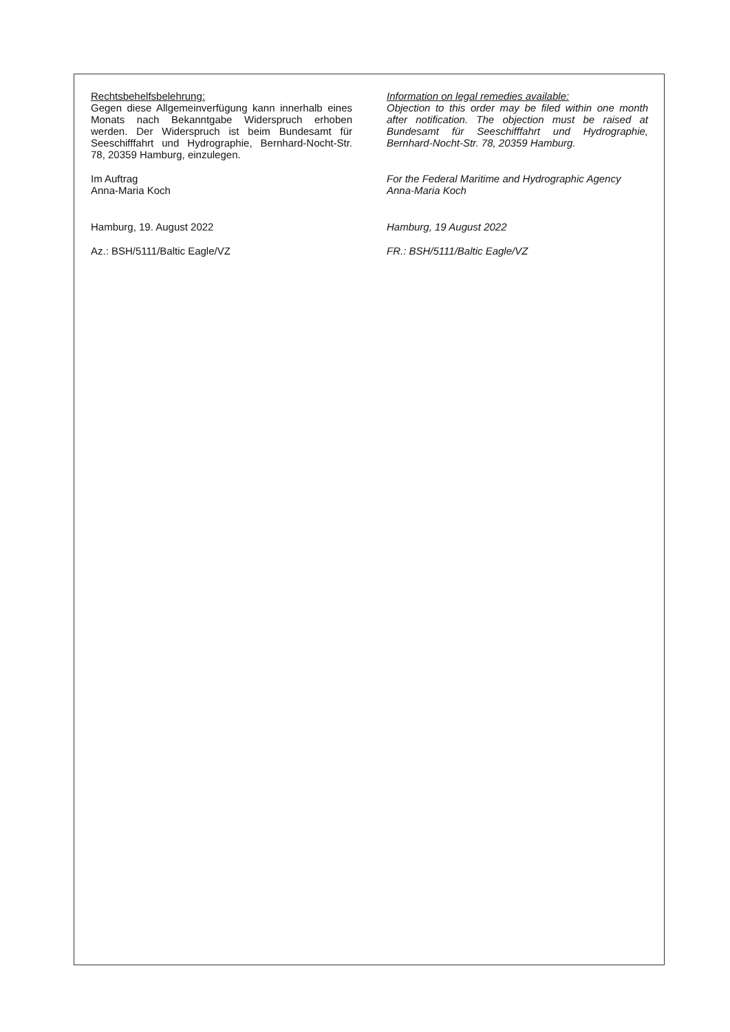Rechtsbehelfsbelehrung:
Gegen diese Allgemeinverfügung kann innerhalb eines Monats nach Bekanntgabe Widerspruch erhoben werden. Der Widerspruch ist beim Bundesamt für Seeschifffahrt und Hydrographie, Bernhard-Nocht-Str. 78, 20359 Hamburg, einzulegen.
Im Auftrag
Anna-Maria Koch
Hamburg, 19. August 2022
Az.: BSH/5111/Baltic Eagle/VZ
Information on legal remedies available:
Objection to this order may be filed within one month after notification. The objection must be raised at Bundesamt für Seeschifffahrt und Hydrographie, Bernhard-Nocht-Str. 78, 20359 Hamburg.
For the Federal Maritime and Hydrographic Agency
Anna-Maria Koch
Hamburg, 19 August 2022
FR.: BSH/5111/Baltic Eagle/VZ